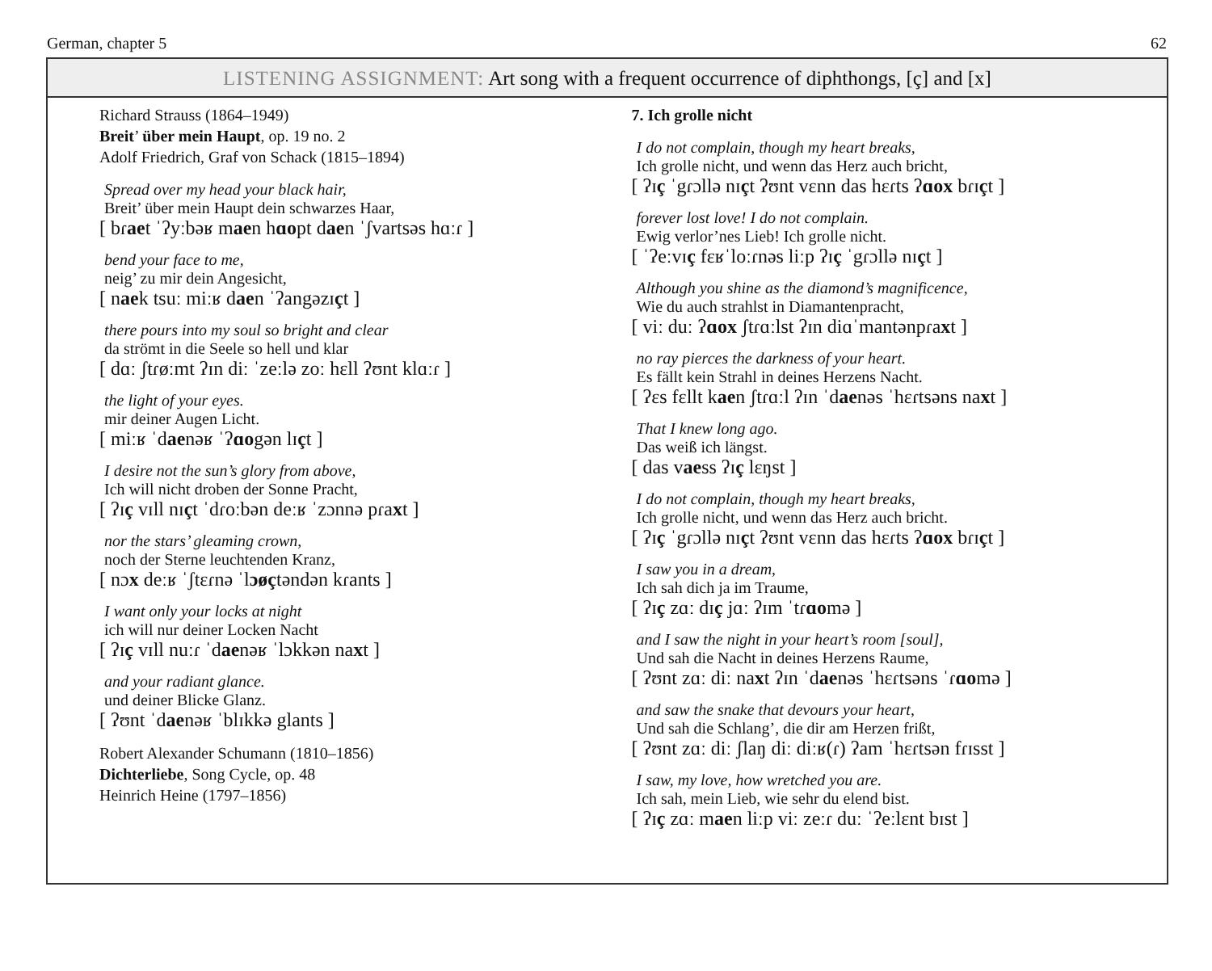German, chapter 5 62
LISTENING ASSIGNMENT: Art song with a frequent occurrence of diphthongs, [ç] and [x]
Richard Strauss (1864–1949)
Breit’ über mein Haupt, op. 19 no. 2
Adolf Friedrich, Graf von Schack (1815–1894)
Spread over my head your black hair,
Breit’ über mein Haupt dein schwarzes Haar,
[ bɾaet ˈʔyːbəʁ maen hɑopt daen ˈʃvartsəs hɑːɾ ]
bend your face to me,
neig’ zu mir dein Angesicht,
[ naek tsuː miːʁ daen ˈʔangəzɪçt ]
there pours into my soul so bright and clear
da strömt in die Seele so hell und klar
[ dɑː ʃtɾøːmt ʔɪn diː ˈzeːlə zoː hɛll ʔʊnt klɑːɾ ]
the light of your eyes.
mir deiner Augen Licht.
[ miːʁ ˈdaenəʁ ˈʔɑogən lɪçt ]
I desire not the sun’s glory from above,
Ich will nicht droben der Sonne Pracht,
[ ʔɪç vɪll nɪçt ˈdɾoːbən deːʁ ˈzɔnnə pɾaxt ]
nor the stars’ gleaming crown,
noch der Sterne leuchtenden Kranz,
[ nɔx deːʁ ˈʃtɛɾnə ˈlɔøçtəndən kɾants ]
I want only your locks at night
ich will nur deiner Locken Nacht
[ ʔɪç vɪll nuːɾ ˈdaenəʁ ˈlɔkkən naxt ]
and your radiant glance.
und deiner Blicke Glanz.
[ ʔʊnt ˈdaenəʁ ˈblɪkkə glants ]
Robert Alexander Schumann (1810–1856)
Dichterliebe, Song Cycle, op. 48
Heinrich Heine (1797–1856)
7. Ich grolle nicht
I do not complain, though my heart breaks,
Ich grolle nicht, und wenn das Herz auch bricht,
[ ʔɪç ˈgɾɔllə nɪçt ʔʊnt vɛnn das hɛɾts ʔɑox bɾɪçt ]
forever lost love! I do not complain.
Ewig verlor’nes Lieb! Ich grolle nicht.
[ ˈʔeːvɪç fɛʁˈloːɾnəs liːp ʔɪç ˈgɾɔllə nɪçt ]
Although you shine as the diamond’s magnificence,
Wie du auch strahlst in Diamantenpracht,
[ viː duː ʔɑox ʃtɾɑːlst ʔɪn diɑˈmantənpɾaxt ]
no ray pierces the darkness of your heart.
Es fällt kein Strahl in deines Herzens Nacht.
[ ʔɛs fɛllt kaen ʃtɾɑːl ʔɪn ˈdaenəs ˈhɛɾtsəns naxt ]
That I knew long ago.
Das weiß ich längst.
[ das vaess ʔɪç lɛŋst ]
I do not complain, though my heart breaks,
Ich grolle nicht, und wenn das Herz auch bricht.
[ ʔɪç ˈgɾɔllə nɪçt ʔʊnt vɛnn das hɛɾts ʔɑox bɾɪçt ]
I saw you in a dream,
Ich sah dich ja im Traume,
[ ʔɪç zɑː dɪç jɑː ʔɪm ˈtɾɑomə ]
and I saw the night in your heart’s room [soul],
Und sah die Nacht in deines Herzens Raume,
[ ʔʊnt zɑː diː naxt ʔɪn ˈdaenəs ˈhɛɾtsəns ˈɾɑomə ]
and saw the snake that devours your heart,
Und sah die Schlang’, die dir am Herzen frißt,
[ ʔʊnt zɑː diː ʃlaŋ diː diːʁ(ɾ) ʔam ˈhɛɾtsən fɾɪsst ]
I saw, my love, how wretched you are.
Ich sah, mein Lieb, wie sehr du elend bist.
[ ʔɪç zɑː maen liːp viː zeːɾ duː ˈʔeːlɛnt bɪst ]